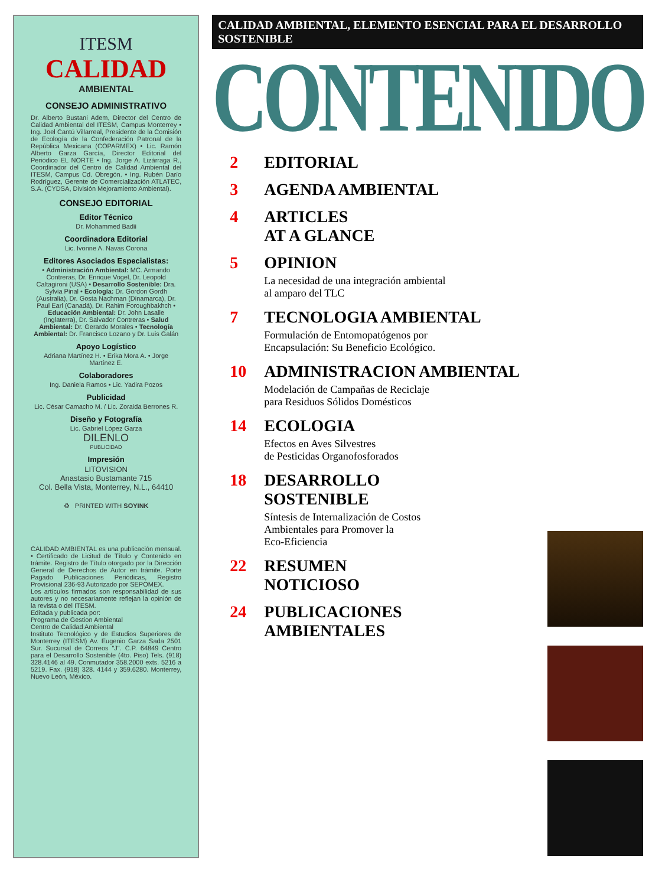ITESM
CALIDAD
AMBIENTAL
CONSEJO ADMINISTRATIVO
Dr. Alberto Bustani Adem, Director del Centro de Calidad Ambiental del ITESM, Campus Monterrey • Ing. Joel Cantú Villarreal, Presidente de la Comisión de Ecología de la Confederación Patronal de la República Mexicana (COPARMEX) • Lic. Ramón Alberto Garza García, Director Editorial del Periódico EL NORTE • Ing. Jorge A. Lizárraga R., Coordinador del Centro de Calidad Ambiental del ITESM, Campus Cd. Obregón. • Ing. Rubén Darío Rodríguez, Gerente de Comercialización ATLATEC, S.A. (CYDSA, División Mejoramiento Ambiental).
CONSEJO EDITORIAL
Editor Técnico
Dr. Mohammed Badii
Coordinadora Editorial
Lic. Ivonne A. Navas Corona
Editores Asociados Especialistas:
• Administración Ambiental: MC. Armando Contreras, Dr. Enrique Vogel, Dr. Leopold Caltagironi (USA) • Desarrollo Sostenible: Dra. Sylvia Pinal • Ecología: Dr. Gordon Gordh (Australia), Dr. Gosta Nachman (Dinamarca), Dr. Paul Earl (Canadá), Dr. Rahim Foroughbakhch • Educación Ambiental: Dr. John Lasalle (Inglaterra), Dr. Salvador Contreras • Salud Ambiental: Dr. Gerardo Morales • Tecnología Ambiental: Dr. Francisco Lozano y Dr. Luis Galán
Apoyo Logístico
Adriana Martínez H. • Erika Mora A. • Jorge Martínez E.
Colaboradores
Ing. Daniela Ramos • Lic. Yadira Pozos
Publicidad
Lic. César Camacho M. / Lic. Zoraida Berrones R.
Diseño y Fotografía
Lic. Gabriel López Garza
DILENLO
PUBLICIDAD
Impresión
LITOVISION
Anastasio Bustamante 715
Col. Bella Vista, Monterrey, N.L., 64410
♻ PRINTED WITH SOYINK
CALIDAD AMBIENTAL es una publicación mensual. • Certificado de Licitud de Título y Contenido en trámite. Registro de Título otorgado por la Dirección General de Derechos de Autor en trámite. Porte Pagado Publicaciones Periódicas, Registro Provisional 236-93 Autorizado por SEPOMEX.
Los artículos firmados son responsabilidad de sus autores y no necesariamente reflejan la opinión de la revista o del ITESM.
Editada y publicada por:
Programa de Gestion Ambiental
Centro de Calidad Ambiental
Instituto Tecnológico y de Estudios Superiores de Monterrey (ITESM) Av. Eugenio Garza Sada 2501 Sur. Sucursal de Correos "J". C.P. 64849 Centro para el Desarrollo Sostenible (4to. Piso) Tels. (918) 328.4146 al 49. Conmutador 358.2000 exts. 5216 a 5219. Fax. (918) 328. 4144 y 359.6280. Monterrey, Nuevo León, México.
CALIDAD AMBIENTAL, ELEMENTO ESENCIAL PARA EL DESARROLLO SOSTENIBLE
CONTENIDO
2 EDITORIAL
3 AGENDA AMBIENTAL
4 ARTICLES
AT A GLANCE
5 OPINION
La necesidad de una integración ambiental
al amparo del TLC
7 TECNOLOGIA AMBIENTAL
Formulación de Entomopatógenos por
Encapsulación: Su Beneficio Ecológico.
10 ADMINISTRACION AMBIENTAL
Modelación de Campañas de Reciclaje
para Residuos Sólidos Domésticos
14 ECOLOGIA
Efectos en Aves Silvestres
de Pesticidas Organofosforados
18 DESARROLLO
SOSTENIBLE
Síntesis de Internalización de Costos
Ambientales para Promover la
Eco-Eficiencia
22 RESUMEN
NOTICIOSO
24 PUBLICACIONES
AMBIENTALES